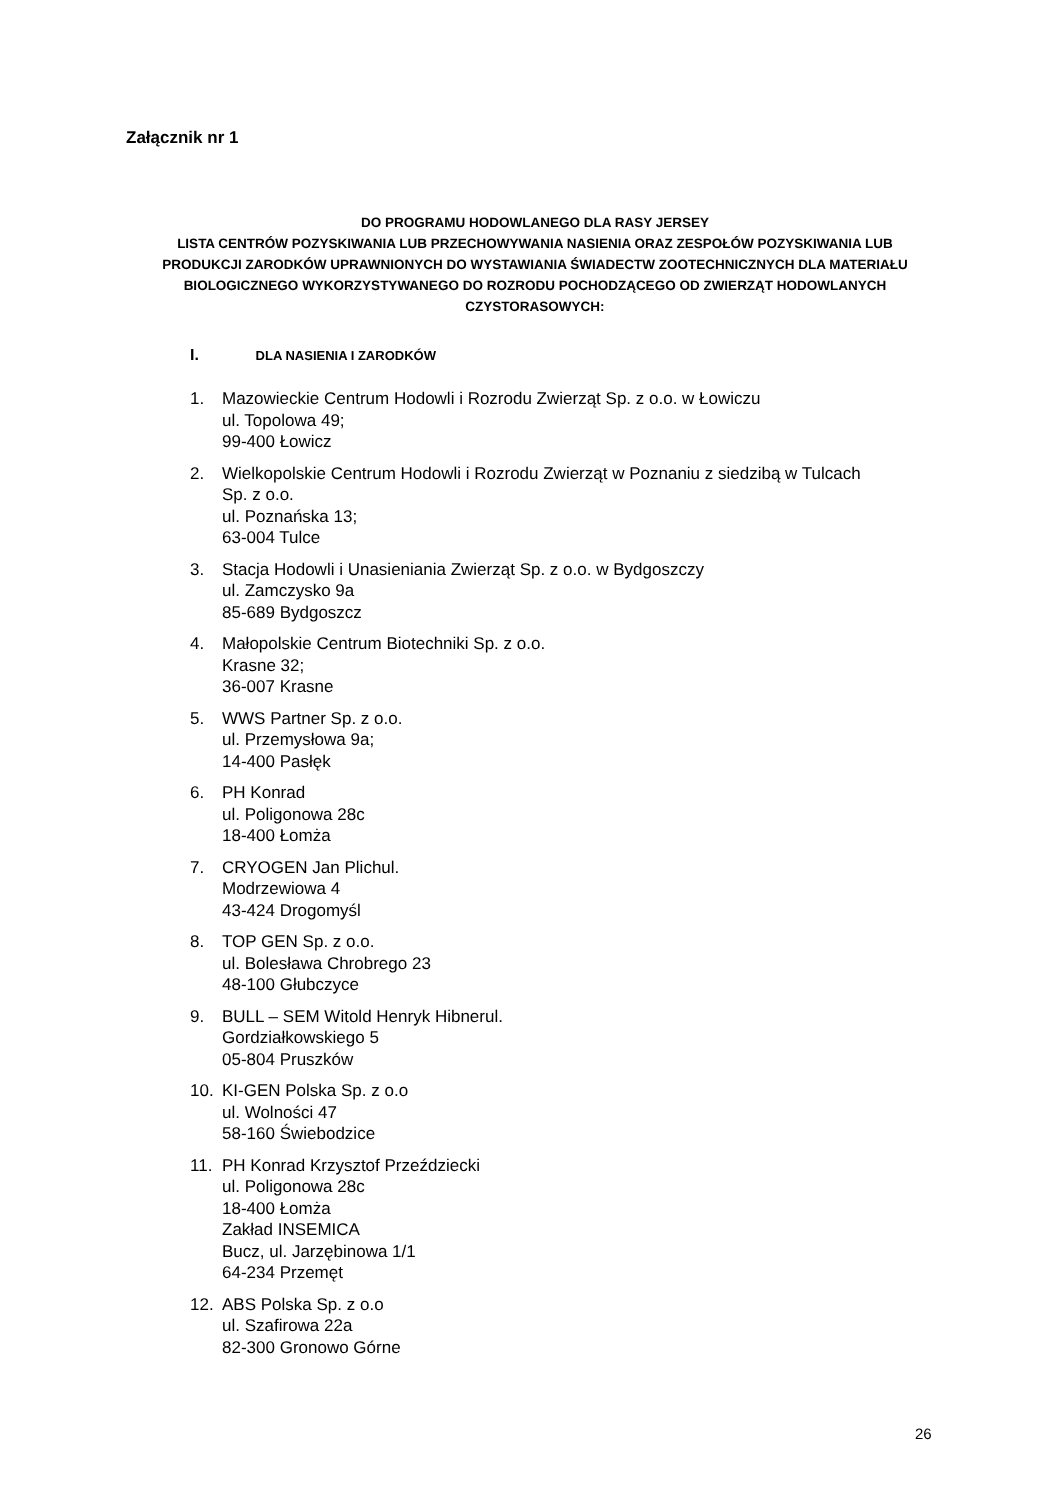Załącznik nr 1
DO PROGRAMU HODOWLANEGO DLA RASY JERSEY
LISTA CENTRÓW POZYSKIWANIA LUB PRZECHOWYWANIA NASIENIA ORAZ ZESPOŁÓW POZYSKIWANIA LUB PRODUKCJI ZARODKÓW UPRAWNIONYCH DO WYSTAWIANIA ŚWIADECTW ZOOTECHNICZNYCH DLA MATERIAŁU BIOLOGICZNEGO WYKORZYSTYWANEGO DO ROZRODU POCHODZĄCEGO OD ZWIERZĄT HODOWLANYCH CZYSTORASOWYCH:
I. DLA NASIENIA I ZARODKÓW
1. Mazowieckie Centrum Hodowli i Rozrodu Zwierząt Sp. z o.o. w Łowiczu
ul. Topolowa 49;
99-400 Łowicz
2. Wielkopolskie Centrum Hodowli i Rozrodu Zwierząt w Poznaniu z siedzibą w Tulcach
Sp. z o.o.
ul. Poznańska 13;
63-004 Tulce
3. Stacja Hodowli i Unasieniania Zwierząt Sp. z o.o. w Bydgoszczy
ul. Zamczysko 9a
85-689 Bydgoszcz
4. Małopolskie Centrum Biotechniki Sp. z o.o.
Krasne 32;
36-007 Krasne
5. WWS Partner Sp. z o.o.
ul. Przemysłowa 9a;
14-400 Pasłęk
6. PH Konrad
ul. Poligonowa 28c
18-400 Łomża
7. CRYOGEN Jan Plichul.
Modrzewiowa 4
43-424 Drogomyśl
8. TOP GEN Sp. z o.o.
ul. Bolesława Chrobrego 23
48-100 Głubczyce
9. BULL – SEM Witold Henryk Hibnerul.
Gordziałkowskiego 5
05-804 Pruszków
10. KI-GEN Polska Sp. z o.o
ul. Wolności 47
58-160 Świebodzice
11. PH Konrad Krzysztof Przeździecki
ul. Poligonowa 28c
18-400 Łomża
Zakład INSEMICA
Bucz, ul. Jarzębinowa 1/1
64-234 Przemęt
12. ABS Polska Sp. z o.o
ul. Szafirowa 22a
82-300 Gronowo Górne
26